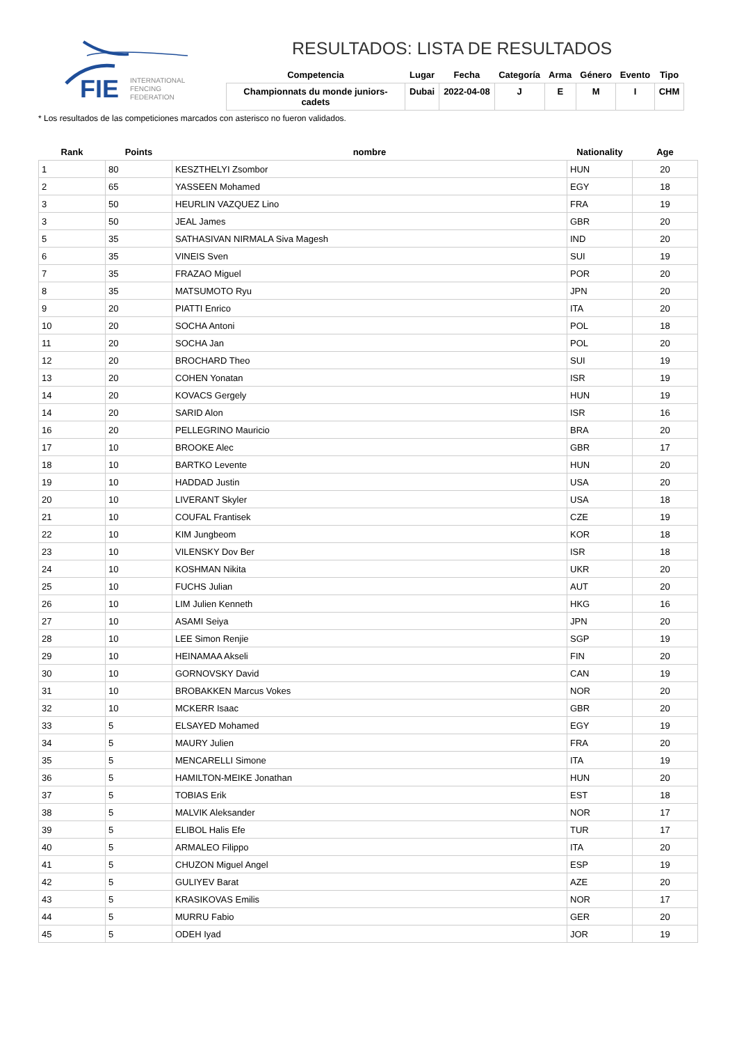FIE
INTERNATIONAL
FENCING
FEDERATION
RESULTADOS: LISTA DE RESULTADOS
| Competencia | Lugar | Fecha | Categoría | Arma | Género | Evento | Tipo |
| --- | --- | --- | --- | --- | --- | --- | --- |
| Championnats du monde juniors-cadets | Dubai | 2022-04-08 | J | E | M | I | CHM |
* Los resultados de las competiciones marcados con asterisco no fueron validados.
| Rank | Points | nombre | Nationality | Age |
| --- | --- | --- | --- | --- |
| 1 | 80 | KESZTHELYI Zsombor | HUN | 20 |
| 2 | 65 | YASSEEN Mohamed | EGY | 18 |
| 3 | 50 | HEURLIN VAZQUEZ Lino | FRA | 19 |
| 3 | 50 | JEAL James | GBR | 20 |
| 5 | 35 | SATHASIVAN NIRMALA Siva Magesh | IND | 20 |
| 6 | 35 | VINEIS Sven | SUI | 19 |
| 7 | 35 | FRAZAO Miguel | POR | 20 |
| 8 | 35 | MATSUMOTO Ryu | JPN | 20 |
| 9 | 20 | PIATTI Enrico | ITA | 20 |
| 10 | 20 | SOCHA Antoni | POL | 18 |
| 11 | 20 | SOCHA Jan | POL | 20 |
| 12 | 20 | BROCHARD Theo | SUI | 19 |
| 13 | 20 | COHEN Yonatan | ISR | 19 |
| 14 | 20 | KOVACS Gergely | HUN | 19 |
| 14 | 20 | SARID Alon | ISR | 16 |
| 16 | 20 | PELLEGRINO Mauricio | BRA | 20 |
| 17 | 10 | BROOKE Alec | GBR | 17 |
| 18 | 10 | BARTKO Levente | HUN | 20 |
| 19 | 10 | HADDAD Justin | USA | 20 |
| 20 | 10 | LIVERANT Skyler | USA | 18 |
| 21 | 10 | COUFAL Frantisek | CZE | 19 |
| 22 | 10 | KIM Jungbeom | KOR | 18 |
| 23 | 10 | VILENSKY Dov Ber | ISR | 18 |
| 24 | 10 | KOSHMAN Nikita | UKR | 20 |
| 25 | 10 | FUCHS Julian | AUT | 20 |
| 26 | 10 | LIM Julien Kenneth | HKG | 16 |
| 27 | 10 | ASAMI Seiya | JPN | 20 |
| 28 | 10 | LEE Simon Renjie | SGP | 19 |
| 29 | 10 | HEINAMAA Akseli | FIN | 20 |
| 30 | 10 | GORNOVSKY David | CAN | 19 |
| 31 | 10 | BROBAKKEN Marcus Vokes | NOR | 20 |
| 32 | 10 | MCKERR Isaac | GBR | 20 |
| 33 | 5 | ELSAYED Mohamed | EGY | 19 |
| 34 | 5 | MAURY Julien | FRA | 20 |
| 35 | 5 | MENCARELLI Simone | ITA | 19 |
| 36 | 5 | HAMILTON-MEIKE Jonathan | HUN | 20 |
| 37 | 5 | TOBIAS Erik | EST | 18 |
| 38 | 5 | MALVIK Aleksander | NOR | 17 |
| 39 | 5 | ELIBOL Halis Efe | TUR | 17 |
| 40 | 5 | ARMALEO Filippo | ITA | 20 |
| 41 | 5 | CHUZON Miguel Angel | ESP | 19 |
| 42 | 5 | GULIYEV Barat | AZE | 20 |
| 43 | 5 | KRASIKOVAS Emilis | NOR | 17 |
| 44 | 5 | MURRU Fabio | GER | 20 |
| 45 | 5 | ODEH Iyad | JOR | 19 |